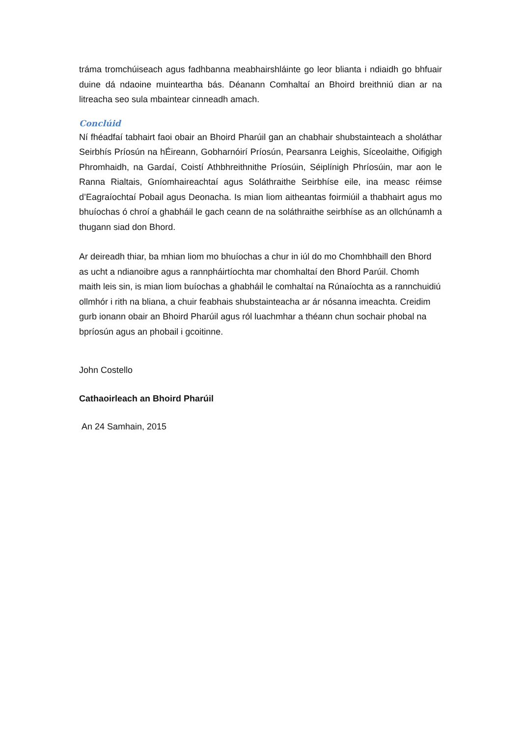tráma tromchúiseach agus fadhbanna meabhairshláinte go leor blianta i ndiaidh go bhfuair duine dá ndaoine muinteartha bás. Déanann Comhaltaí an Bhoird breithniú dian ar na litreacha seo sula mbaintear cinneadh amach.
Conclúid
Ní fhéadfaí tabhairt faoi obair an Bhoird Pharúil gan an chabhair shubstainteach a sholáthar Seirbhís Príosún na hÉireann, Gobharnóirí Príosún, Pearsanra Leighis, Síceolaithe, Oifigigh Phromhaidh, na Gardaí, Coistí Athbhreithnithe Príosúin, Séiplínigh Phríosúin, mar aon le Ranna Rialtais, Gníomhaireachtaí agus Soláthraithe Seirbhíse eile, ina measc réimse d’Eagraíochtaí Pobail agus Deonacha. Is mian liom aitheantas foirmiúil a thabhairt agus mo bhuíochas ó chroí a ghabháil le gach ceann de na soláthraithe seirbhíse as an ollchúnamh a thugann siad don Bhord.
Ar deireadh thiar, ba mhian liom mo bhuíochas a chur in iúl do mo Chomhbhaill den Bhord as ucht a ndianoibre agus a rannpháirtíochta mar chomhaltaí den Bhord Parúil. Chomh maith leis sin, is mian liom buíochas a ghabháil le comhaltaí na Rúnaíochta as a rannchuidiú ollmhór i rith na bliana, a chuir feabhais shubstainteacha ar ár nósanna imeachta. Creidim gurb ionann obair an Bhoird Pharúil agus ról luachmhar a théann chun sochair phobal na bpríosún agus an phobail i gcoitinne.
John Costello
Cathaoirleach an Bhoird Pharúil
An 24 Samhain, 2015